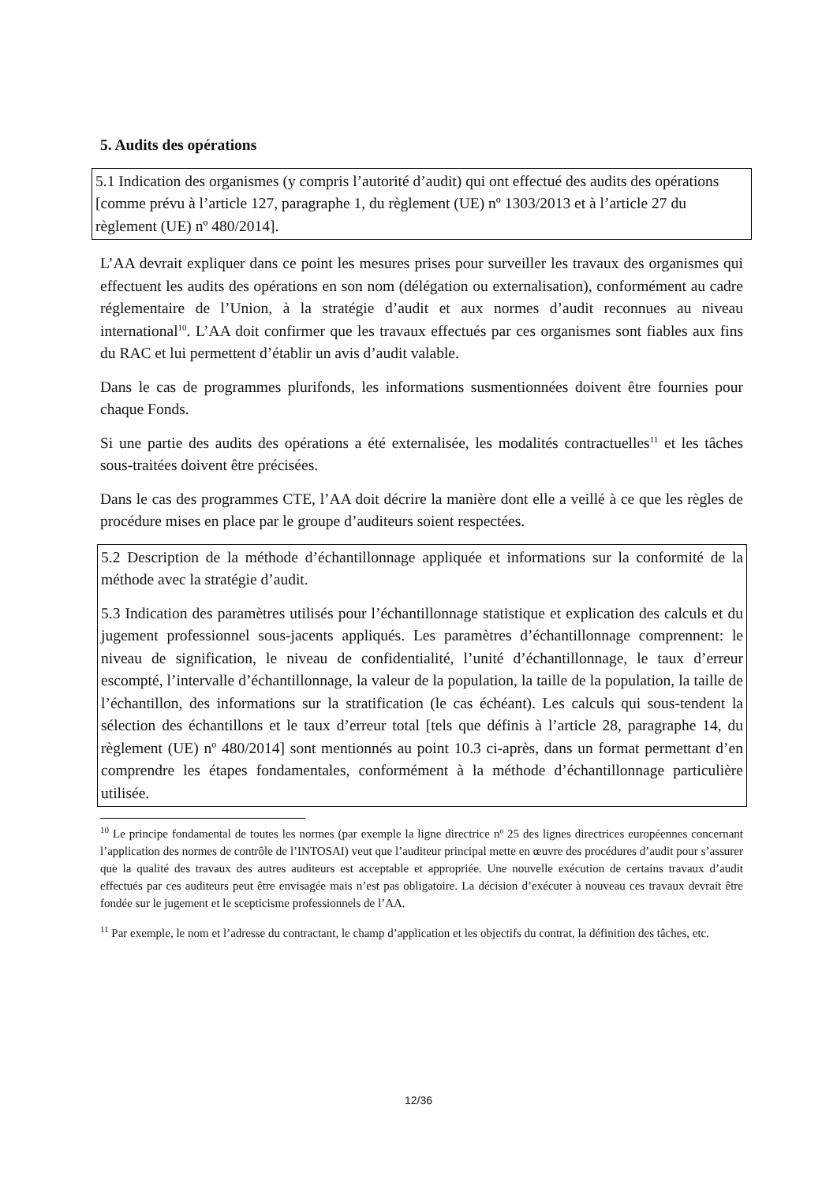5. Audits des opérations
5.1 Indication des organismes (y compris l’autorité d’audit) qui ont effectué des audits des opérations [comme prévu à l’article 127, paragraphe 1, du règlement (UE) nº 1303/2013 et à l’article 27 du règlement (UE) nº 480/2014].
L’AA devrait expliquer dans ce point les mesures prises pour surveiller les travaux des organismes qui effectuent les audits des opérations en son nom (délégation ou externalisation), conformément au cadre réglementaire de l’Union, à la stratégie d’audit et aux normes d’audit reconnues au niveau international<sup>10</sup>. L’AA doit confirmer que les travaux effectués par ces organismes sont fiables aux fins du RAC et lui permettent d’établir un avis d’audit valable.
Dans le cas de programmes plurifonds, les informations susmentionnées doivent être fournies pour chaque Fonds.
Si une partie des audits des opérations a été externalisée, les modalités contractuelles<sup>11</sup> et les tâches sous-traitées doivent être précisées.
Dans le cas des programmes CTE, l’AA doit décrire la manière dont elle a veillé à ce que les règles de procédure mises en place par le groupe d’auditeurs soient respectées.
5.2 Description de la méthode d’échantillonnage appliquée et informations sur la conformité de la méthode avec la stratégie d’audit.
5.3 Indication des paramètres utilisés pour l’échantillonnage statistique et explication des calculs et du jugement professionnel sous-jacents appliqués. Les paramètres d’échantillonnage comprennent: le niveau de signification, le niveau de confidentialité, l’unité d’échantillonnage, le taux d’erreur escompté, l’intervalle d’échantillonnage, la valeur de la population, la taille de la population, la taille de l’échantillon, des informations sur la stratification (le cas échéant). Les calculs qui sous-tendent la sélection des échantillons et le taux d’erreur total [tels que définis à l’article 28, paragraphe 14, du règlement (UE) nº 480/2014] sont mentionnés au point 10.3 ci-après, dans un format permettant d’en comprendre les étapes fondamentales, conformément à la méthode d’échantillonnage particulière utilisée.
<sup>10</sup> Le principe fondamental de toutes les normes (par exemple la ligne directrice nº 25 des lignes directrices européennes concernant l’application des normes de contrôle de l’INTOSAI) veut que l’auditeur principal mette en œuvre des procédures d’audit pour s’assurer que la qualité des travaux des autres auditeurs est acceptable et appropriée. Une nouvelle exécution de certains travaux d’audit effectués par ces auditeurs peut être envisagée mais n’est pas obligatoire. La décision d’exécuter à nouveau ces travaux devrait être fondée sur le jugement et le scepticisme professionnels de l’AA.
<sup>11</sup> Par exemple, le nom et l’adresse du contractant, le champ d’application et les objectifs du contrat, la définition des tâches, etc.
12/36